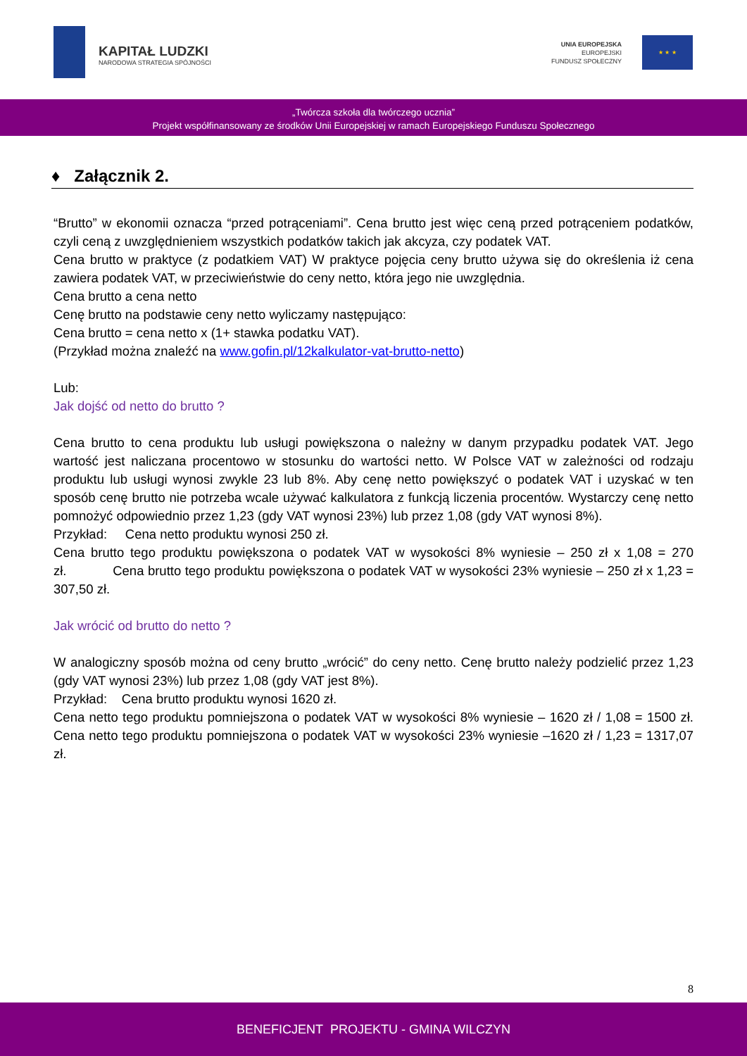KAPITAŁ LUDZKI
NARODOWA STRATEGIA SPÓJNOŚCI
UNIA EUROPEJSKA
EUROPEJSKI
FUNDUSZ SPOŁECZNY
★ ★ ★
„Twórcza szkoła dla twórczego ucznia”
Projekt współfinansowany ze środków Unii Europejskiej w ramach Europejskiego Funduszu Społecznego
♦ Załącznik 2.
“Brutto” w ekonomii oznacza “przed potrąceniami”. Cena brutto jest więc ceną przed potrąceniem podatków, czyli ceną z uwzględnieniem wszystkich podatków takich jak akcyza, czy podatek VAT.
Cena brutto w praktyce (z podatkiem VAT) W praktyce pojęcia ceny brutto używa się do określenia iż cena zawiera podatek VAT, w przeciwieństwie do ceny netto, która jego nie uwzględnia.
Cena brutto a cena netto
Cenę brutto na podstawie ceny netto wyliczamy następująco:
Cena brutto = cena netto x (1+ stawka podatku VAT).
(Przykład można znaleźć na www.gofin.pl/12kalkulator-vat-brutto-netto)
Lub:
Jak dojść od netto do brutto ?
Cena brutto to cena produktu lub usługi powiększona o należny w danym przypadku podatek VAT. Jego wartość jest naliczana procentowo w stosunku do wartości netto. W Polsce VAT w zależności od rodzaju produktu lub usługi wynosi zwykle 23 lub 8%. Aby cenę netto powiększyć o podatek VAT i uzyskać w ten sposób cenę brutto nie potrzeba wcale używać kalkulatora z funkcją liczenia procentów. Wystarczy cenę netto pomnożyć odpowiednio przez 1,23 (gdy VAT wynosi 23%) lub przez 1,08 (gdy VAT wynosi 8%).
Przykład: Cena netto produktu wynosi 250 zł.
Cena brutto tego produktu powiększona o podatek VAT w wysokości 8% wyniesie – 250 zł x 1,08 = 270 zł. Cena brutto tego produktu powiększona o podatek VAT w wysokości 23% wyniesie – 250 zł x 1,23 = 307,50 zł.
Jak wrócić od brutto do netto ?
W analogiczny sposób można od ceny brutto „wrócić” do ceny netto. Cenę brutto należy podzielić przez 1,23 (gdy VAT wynosi 23%) lub przez 1,08 (gdy VAT jest 8%).
Przykład: Cena brutto produktu wynosi 1620 zł.
Cena netto tego produktu pomniejszona o podatek VAT w wysokości 8% wyniesie – 1620 zł / 1,08 = 1500 zł. Cena netto tego produktu pomniejszona o podatek VAT w wysokości 23% wyniesie –1620 zł / 1,23 = 1317,07 zł.
8
BENEFICJENT PROJEKTU - GMINA WILCZYN